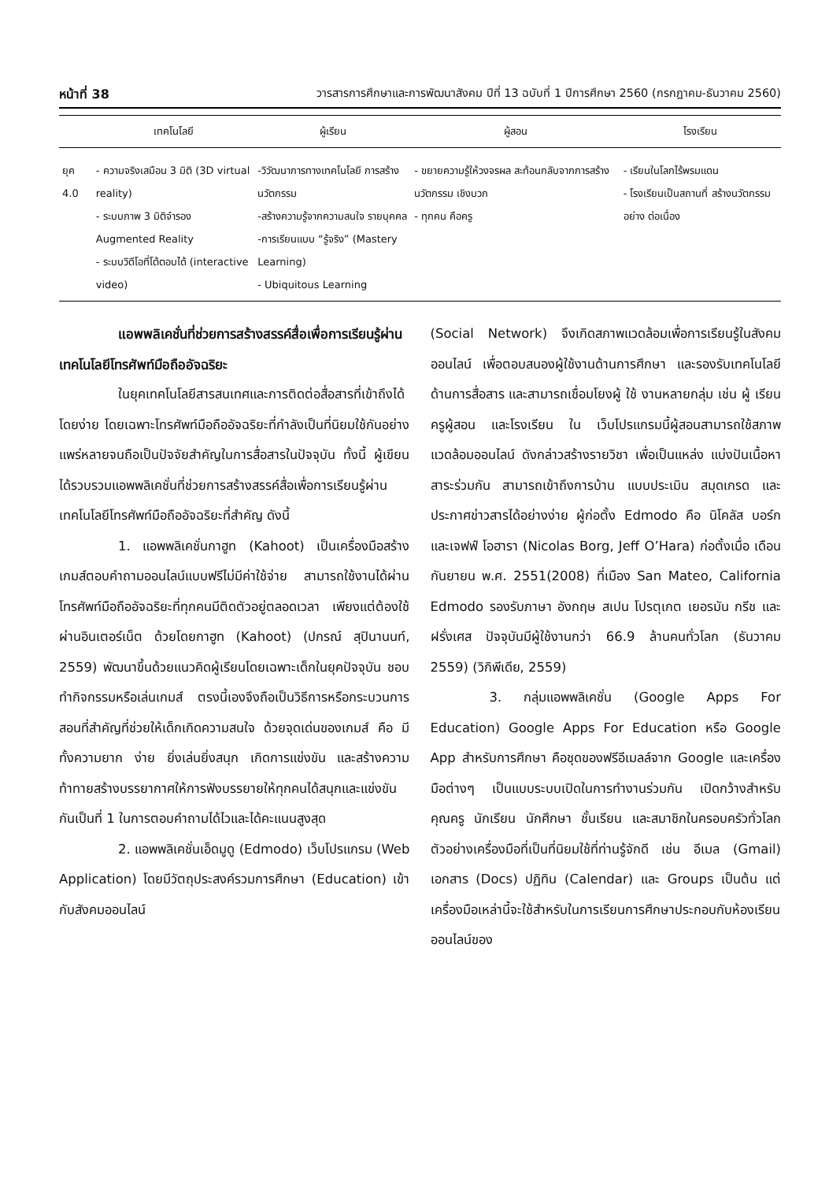หน้าที่ 38 วารสารการศึกษาและการพัฒนาสังคม ปีที่ 13 ฉบับที่ 1 ปีการศึกษา 2560 (กรกฎาคม-ธันวาคม 2560)
| | เทคโนโลยี | ผู้เรียน | ผู้สอน | โรงเรียน |
| --- | --- | --- | --- | --- |
| ยุค 4.0 | - ความจริงเสมือน 3 มิติ (3D virtual reality) - ระบบภาพ 3 มิติจำรอง Augmented Reality - ระบบวิดีโอที่โต้ตอบได้ (interactive video) | -วิวัฒนาการทางเทคโนโลยี การสร้างนวัตกรรม -สร้างความรู้จากความสนใจ รายบุคคล -การเรียนแบบ “รู้จริง” (Mastery Learning) - Ubiquitous Learning | - ขยายความรู้ให้วงจรผล สะท้อนกลับจากการสร้าง นวัตกรรม เชิงบวก - ทุกคน คือครู | - เรียนในโลกไร้พรมแดน - โรงเรียนเป็นสถานที่ สร้างนวัตกรรมอย่าง ต่อเนื่อง |
แอพพลิเคชั่นที่ช่วยการสร้างสรรค์สื่อเพื่อการเรียนรู้ผ่านเทคโนโลยีโทรศัพท์มือถืออัจฉริยะ
ในยุคเทคโนโลยีสารสนเทศและการติดต่อสื่อสารที่เข้าถึงได้โดยง่าย โดยเฉพาะโทรศัพท์มือถืออัจฉริยะที่กำลังเป็นที่นิยมใช้กันอย่างแพร่หลายจนถือเป็นปัจจัยสำคัญในการสื่อสารในปัจจุบัน ทั้งนี้ ผู้เขียนได้รวบรวมแอพพลิเคชั่นที่ช่วยการสร้างสรรค์สื่อเพื่อการเรียนรู้ผ่านเทคโนโลยีโทรศัพท์มือถืออัจฉริยะที่สำคัญ ดังนี้
1. แอพพลิเคชั่นกาฮูท (Kahoot) เป็นเครื่องมือสร้างเกมส์ตอบคำถามออนไลน์แบบฟรีไม่มีค่าใช้จ่าย สามารถใช้งานได้ผ่านโทรศัพท์มือถืออัจฉริยะที่ทุกคนมีติดตัวอยู่ตลอดเวลา เพียงแต่ต้องใช้ผ่านอินเตอร์เน็ต ด้วยโดยกาฮูท (Kahoot) (ปกรณ์ สุปินานนท์, 2559) พัฒนาขึ้นด้วยแนวคิดผู้เรียนโดยเฉพาะเด็กในยุคปัจจุบัน ชอบทำกิจกรรมหรือเล่นเกมส์ ตรงนี้เองจึงถือเป็นวิธีการหรือกระบวนการสอนที่สำคัญที่ช่วยให้เด็กเกิดความสนใจ ด้วยจุดเด่นของเกมส์ คือ มีทั้งความยาก ง่าย ยิ่งเล่นยิ่งสนุก เกิดการแข่งขัน และสร้างความท้าทายสร้างบรรยากาศให้การฟังบรรยายให้ทุกคนได้สนุกและแข่งขันกันเป็นที่ 1 ในการตอบคำถามได้ไวและได้คะแนนสูงสุด
2. แอพพลิเคชั่นเอ็ดมูดู (Edmodo) เว็บโปรแกรม (Web Application) โดยมีวัตถุประสงค์รวมการศึกษา (Education) เข้ากับสังคมออนไลน์
(Social Network) จึงเกิดสภาพแวดล้อมเพื่อการเรียนรู้ในสังคมออนไลน์ เพื่อตอบสนองผู้ใช้งานด้านการศึกษา และรองรับเทคโนโลยีด้านการสื่อสาร และสามารถเชื่อมโยงผู้ ใช้ งานหลายกลุ่ม เช่น ผู้ เรียน ครูผู้สอน และโรงเรียน ใน เว็บโปรแกรมนี้ผู้สอนสามารถใช้สภาพแวดล้อมออนไลน์ ดังกล่าวสร้างรายวิชา เพื่อเป็นแหล่ง แบ่งปันเนื้อหาสาระร่วมกัน สามารถเข้าถึงการบ้าน แบบประเมิน สมุดเกรด และประกาศข่าวสารได้อย่างง่าย ผู้ก่อตั้ง Edmodo คือ นิโคลัส บอร์ก และเจฟฟ์ โอฮารา (Nicolas Borg, Jeff O’Hara) ก่อตั้งเมื่อ เดือนกันยายน พ.ศ. 2551(2008) ที่เมือง San Mateo, California Edmodo รองรับภาษา อังกฤษ สเปน โปรตุเกต เยอรมัน กรีช และ ฝรั่งเศส ปัจจุบันมีผู้ใช้งานกว่า 66.9 ล้านคนทั่วโลก (ธันวาคม 2559) (วิกิพีเดีย, 2559)
3. กลุ่มแอพพลิเคชั่น (Google Apps For Education) Google Apps For Education หรือ Google App สำหรับการศึกษา คือชุดของฟรีอีเมลล์จาก Google และเครื่องมือต่างๆ เป็นแบบระบบเปิดในการทำงานร่วมกัน เปิดกว้างสำหรับคุณครู นักเรียน นักศึกษา ชั้นเรียน และสมาชิกในครอบครัวทั่วโลก ตัวอย่างเครื่องมือที่เป็นที่นิยมใช้ที่ท่านรู้จักดี เช่น อีเมล (Gmail) เอกสาร (Docs) ปฏิทิน (Calendar) และ Groups เป็นต้น แต่เครื่องมือเหล่านี้จะใช้สำหรับในการเรียนการศึกษาประกอบกับห้องเรียนออนไลน์ของ